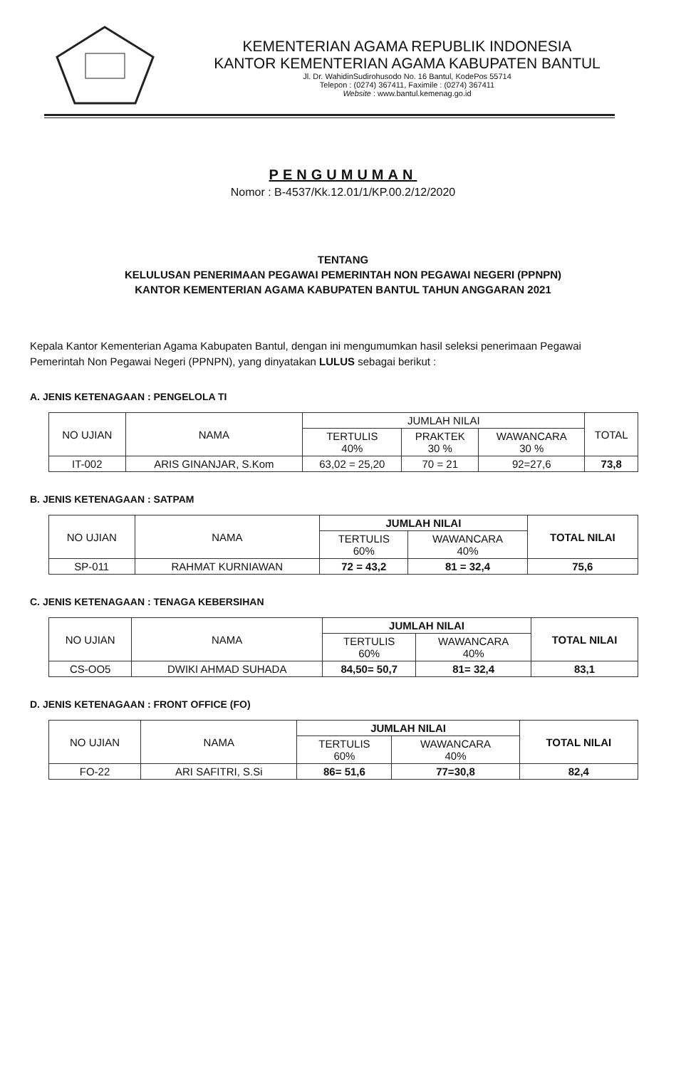KEMENTERIAN AGAMA REPUBLIK INDONESIA
KANTOR KEMENTERIAN AGAMA KABUPATEN BANTUL
Jl. Dr. WahidinSudirohusodo No. 16 Bantul, KodePos 55714
Telepon : (0274) 367411, Faximile : (0274) 367411
Website : www.bantul.kemenag.go.id
PENGUMUMAN
Nomor : B-4537/Kk.12.01/1/KP.00.2/12/2020
TENTANG
KELULUSAN PENERIMAAN PEGAWAI PEMERINTAH NON PEGAWAI NEGERI (PPNPN)
KANTOR KEMENTERIAN AGAMA KABUPATEN BANTUL TAHUN ANGGARAN 2021
Kepala Kantor Kementerian Agama Kabupaten Bantul, dengan ini mengumumkan hasil seleksi penerimaan Pegawai Pemerintah Non Pegawai Negeri (PPNPN), yang dinyatakan LULUS sebagai berikut :
A. JENIS KETENAGAAN : PENGELOLA TI
| NO UJIAN | NAMA | JUMLAH NILAI | | | TOTAL |
| --- | --- | --- | --- | --- | --- |
| | | TERTULIS 40% | PRAKTEK 30 % | WAWANCARA 30 % | |
| IT-002 | ARIS GINANJAR, S.Kom | 63,02 = 25,20 | 70 = 21 | 92=27,6 | 73,8 |
B. JENIS KETENAGAAN : SATPAM
| NO UJIAN | NAMA | JUMLAH NILAI | | TOTAL NILAI |
| --- | --- | --- | --- | --- |
| | | TERTULIS 60% | WAWANCARA 40% | |
| SP-011 | RAHMAT KURNIAWAN | 72 = 43,2 | 81 = 32,4 | 75,6 |
C. JENIS KETENAGAAN : TENAGA KEBERSIHAN
| NO UJIAN | NAMA | JUMLAH NILAI | | TOTAL NILAI |
| --- | --- | --- | --- | --- |
| | | TERTULIS 60% | WAWANCARA 40% | |
| CS-OO5 | DWIKI AHMAD SUHADA | 84,50= 50,7 | 81= 32,4 | 83,1 |
D. JENIS KETENAGAAN : FRONT OFFICE (FO)
| NO UJIAN | NAMA | JUMLAH NILAI | | TOTAL NILAI |
| --- | --- | --- | --- | --- |
| | | TERTULIS 60% | WAWANCARA 40% | |
| FO-22 | ARI SAFITRI, S.Si | 86= 51,6 | 77=30,8 | 82,4 |